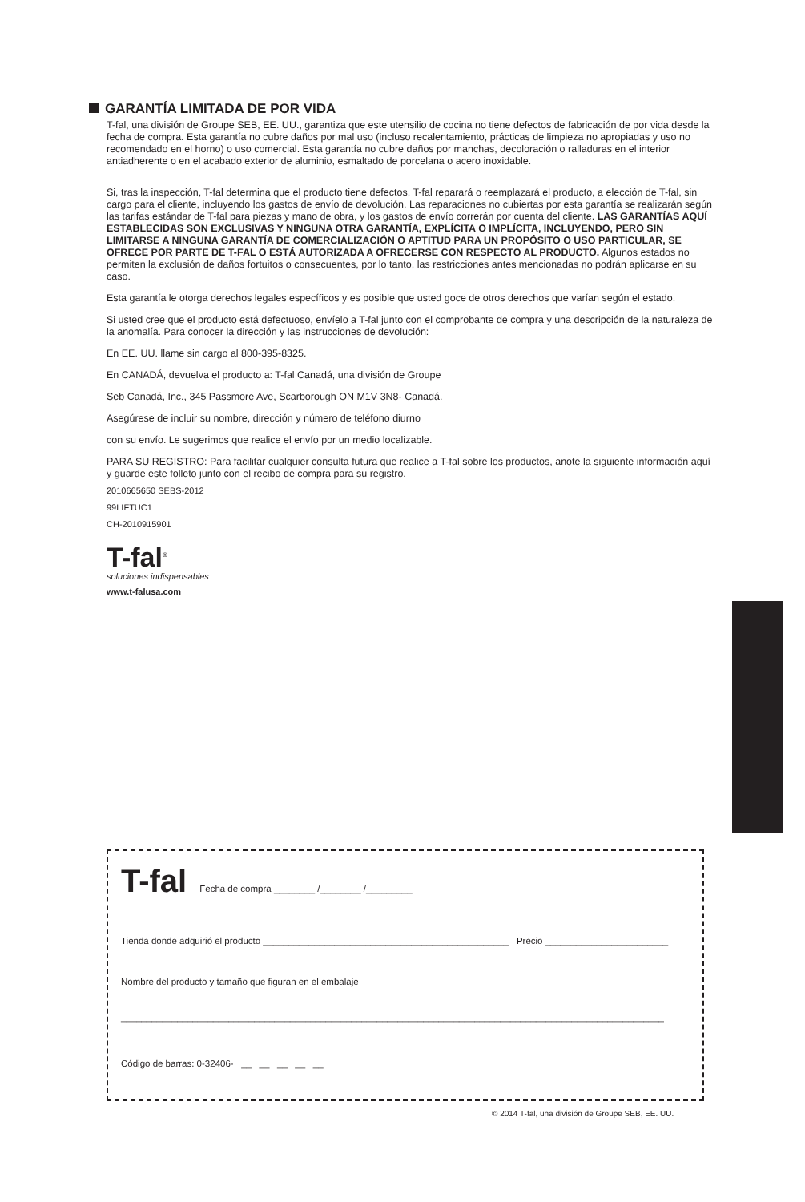GARANTÍA LIMITADA DE POR VIDA
T-fal, una división de Groupe SEB, EE. UU., garantiza que este utensilio de cocina no tiene defectos de fabricación de por vida desde la fecha de compra. Esta garantía no cubre daños por mal uso (incluso recalentamiento, prácticas de limpieza no apropiadas y uso no recomendado en el horno) o uso comercial. Esta garantía no cubre daños por manchas, decoloración o ralladuras en el interior antiadherente o en el acabado exterior de aluminio, esmaltado de porcelana o acero inoxidable.
Si, tras la inspección, T-fal determina que el producto tiene defectos, T-fal reparará o reemplazará el producto, a elección de T-fal, sin cargo para el cliente, incluyendo los gastos de envío de devolución. Las reparaciones no cubiertas por esta garantía se realizarán según las tarifas estándar de T-fal para piezas y mano de obra, y los gastos de envío correrán por cuenta del cliente. LAS GARANTÍAS AQUÍ ESTABLECIDAS SON EXCLUSIVAS Y NINGUNA OTRA GARANTÍA, EXPLÍCITA O IMPLÍCITA, INCLUYENDO, PERO SIN LIMITARSE A NINGUNA GARANTÍA DE COMERCIALIZACIÓN O APTITUD PARA UN PROPÓSITO O USO PARTICULAR, SE OFRECE POR PARTE DE T-FAL O ESTÁ AUTORIZADA A OFRECERSE CON RESPECTO AL PRODUCTO. Algunos estados no permiten la exclusión de daños fortuitos o consecuentes, por lo tanto, las restricciones antes mencionadas no podrán aplicarse en su caso.
Esta garantía le otorga derechos legales específicos y es posible que usted goce de otros derechos que varían según el estado.
Si usted cree que el producto está defectuoso, envíelo a T-fal junto con el comprobante de compra y una descripción de la naturaleza de la anomalía. Para conocer la dirección y las instrucciones de devolución:
En EE. UU. llame sin cargo al 800-395-8325.
En CANADÁ, devuelva el producto a: T-fal Canadá, una división de Groupe
Seb Canadá, Inc., 345 Passmore Ave, Scarborough ON M1V 3N8- Canadá.
Asegúrese de incluir su nombre, dirección y número de teléfono diurno
con su envío. Le sugerimos que realice el envío por un medio localizable.
PARA SU REGISTRO: Para facilitar cualquier consulta futura que realice a T-fal sobre los productos, anote la siguiente información aquí y guarde este folleto junto con el recibo de compra para su registro.
2010665650 SEBS-2012
99LIFTUC1
CH-2010915901
T-fal<sup>®</sup>
soluciones indispensables
www.t-falusa.com
T-fal Fecha de compra ________ /________ /_________
Tienda donde adquirió el producto ________________________________________________ Precio ________________________
Nombre del producto y tamaño que figuran en el embalaje
__________________________________________________________________________________________________________
Código de barras: 0-32406- __ __ __ __ __
© 2014 T-fal, una división de Groupe SEB, EE. UU.